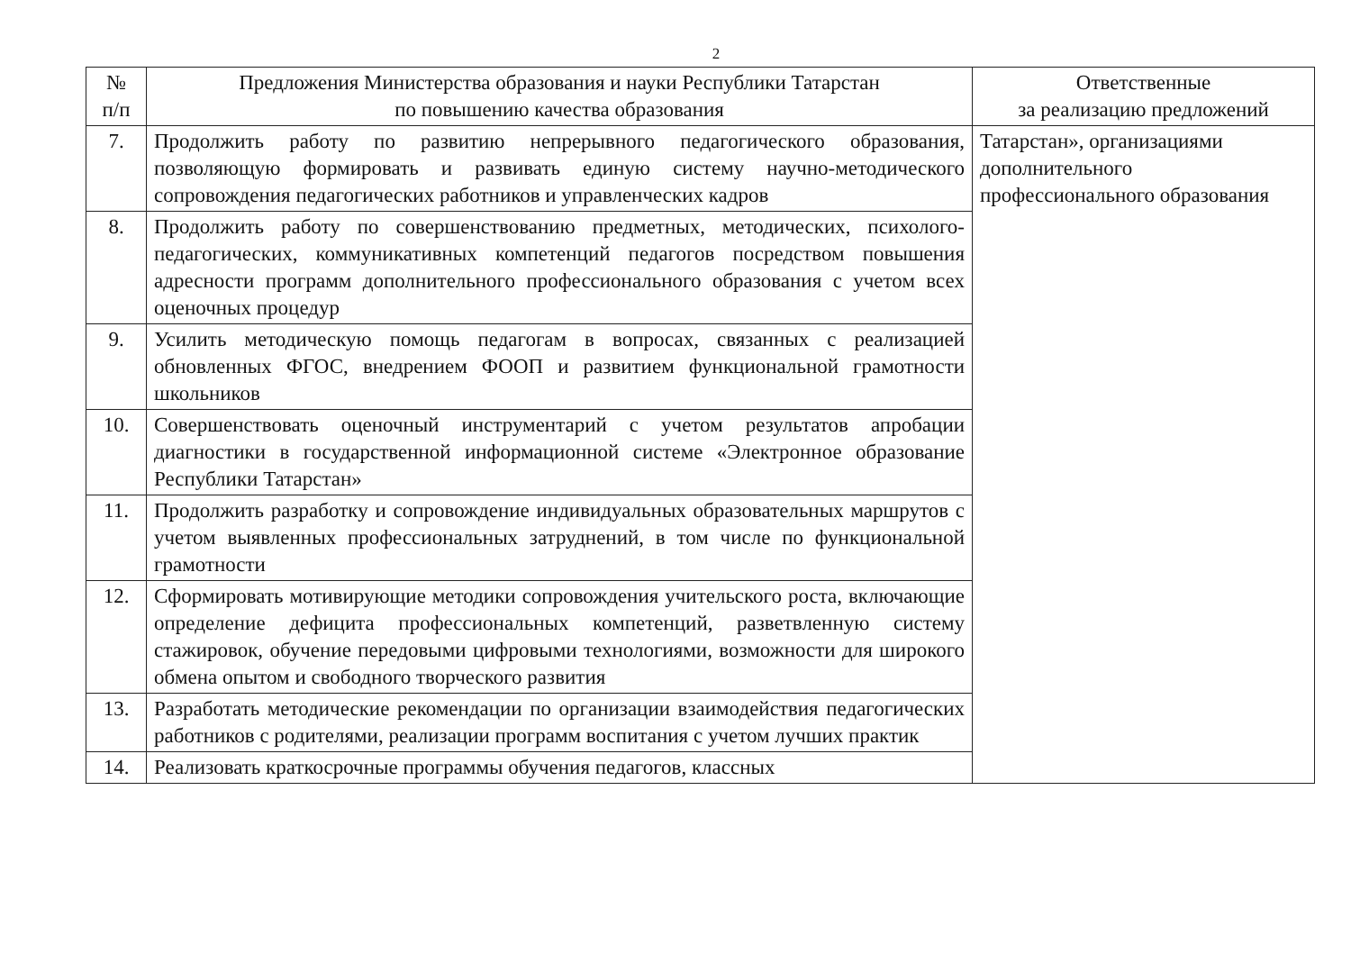2
| № п/п | Предложения Министерства образования и науки Республики Татарстан по повышению качества образования | Ответственные за реализацию предложений |
| --- | --- | --- |
| 7. | Продолжить работу по развитию непрерывного педагогического образования, позволяющую формировать и развивать единую систему научно-методического сопровождения педагогических работников и управленческих кадров | Татарстан», организациями дополнительного профессионального образования |
| 8. | Продолжить работу по совершенствованию предметных, методических, психолого-педагогических, коммуникативных компетенций педагогов посредством повышения адресности программ дополнительного профессионального образования с учетом всех оценочных процедур | |
| 9. | Усилить методическую помощь педагогам в вопросах, связанных с реализацией обновленных ФГОС, внедрением ФООП и развитием функциональной грамотности школьников | |
| 10. | Совершенствовать оценочный инструментарий с учетом результатов апробации диагностики в государственной информационной системе «Электронное образование Республики Татарстан» | |
| 11. | Продолжить разработку и сопровождение индивидуальных образовательных маршрутов с учетом выявленных профессиональных затруднений, в том числе по функциональной грамотности | |
| 12. | Сформировать мотивирующие методики сопровождения учительского роста, включающие определение дефицита профессиональных компетенций, разветвленную систему стажировок, обучение передовыми цифровыми технологиями, возможности для широкого обмена опытом и свободного творческого развития | |
| 13. | Разработать методические рекомендации по организации взаимодействия педагогических работников с родителями, реализации программ воспитания с учетом лучших практик | |
| 14. | Реализовать краткосрочные программы обучения педагогов, классных | |